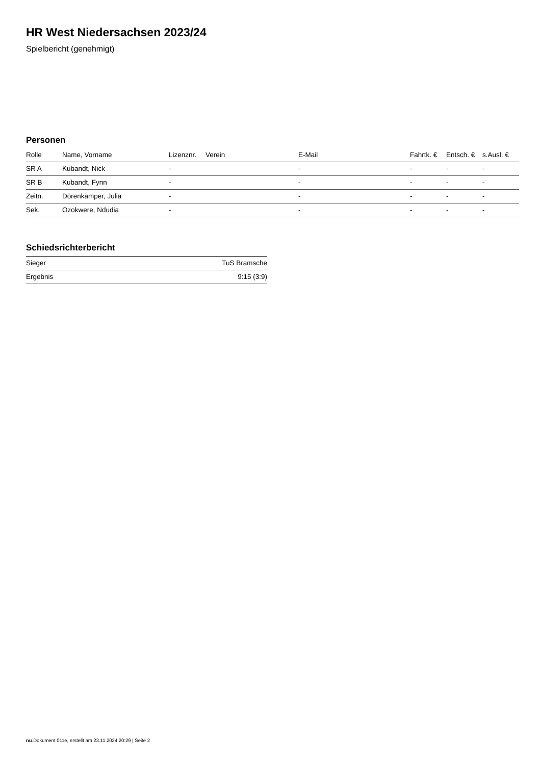HR West Niedersachsen 2023/24
Spielbericht (genehmigt)
Personen
| Rolle | Name, Vorname | Lizenznr. | Verein | E-Mail | Fahrtk. € | Entsch. € | s.Ausl. € |
| --- | --- | --- | --- | --- | --- | --- | --- |
| SR A | Kubandt, Nick | - | | - | - | - | - |
| SR B | Kubandt, Fynn | - | | - | - | - | - |
| Zeitn. | Dörenkämper, Julia | - | | - | - | - | - |
| Sek. | Ozokwere, Ndudia | - | | - | - | - | - |
Schiedsrichterbericht
| Sieger | TuS Bramsche |
| Ergebnis | 9:15 (3:9) |
nu.Dokument 011e, erstellt am 23.11.2024 20:29 | Seite 2